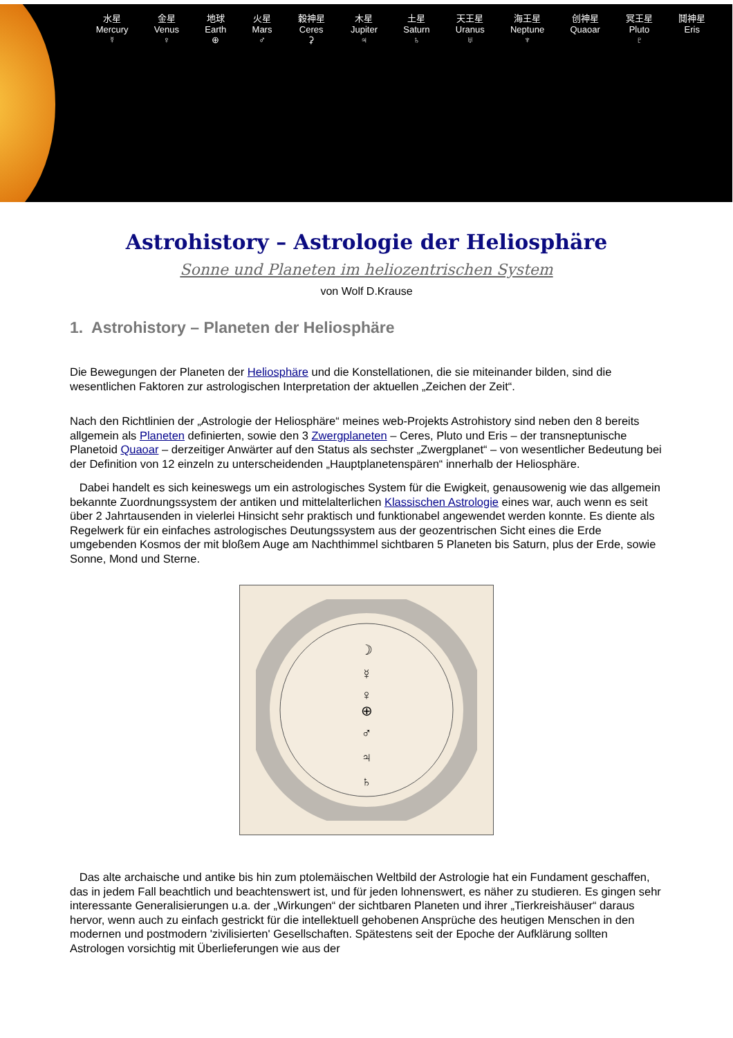水星
Mercury
☿
金星
Venus
♀
地球
Earth
⊕
火星
Mars
♂
穀神星
Ceres
⚳
木星
Jupiter
♃
土星
Saturn
♄
天王星
Uranus
♅
海王星
Neptune
♆
创神星
Quaoar
冥王星
Pluto
♇
鬩神星
Eris
Astrohistory – Astrologie der Heliosphäre
Sonne und Planeten im heliozentrischen System
von Wolf D.Krause
1. Astrohistory – Planeten der Heliosphäre
Die Bewegungen der Planeten der Heliosphäre und die Konstellationen, die sie miteinander bilden, sind die wesentlichen Faktoren zur astrologischen Interpretation der aktuellen „Zeichen der Zeit“.
Nach den Richtlinien der „Astrologie der Heliosphäre“ meines web-Projekts Astrohistory sind neben den 8 bereits allgemein als Planeten definierten, sowie den 3 Zwergplaneten – Ceres, Pluto und Eris – der transneptunische Planetoid Quaoar – derzeitiger Anwärter auf den Status als sechster „Zwergplanet“ – von wesentlicher Bedeutung bei der Definition von 12 einzeln zu unterscheidenden „Hauptplanetenspären“ innerhalb der Heliosphäre.
Dabei handelt es sich keineswegs um ein astrologisches System für die Ewigkeit, genausowenig wie das allgemein bekannte Zuordnungssystem der antiken und mittelalterlichen Klassischen Astrologie eines war, auch wenn es seit über 2 Jahrtausenden in vielerlei Hinsicht sehr praktisch und funktionabel angewendet werden konnte. Es diente als Regelwerk für ein einfaches astrologisches Deutungssystem aus der geozentrischen Sicht eines die Erde umgebenden Kosmos der mit bloßem Auge am Nachthimmel sichtbaren 5 Planeten bis Saturn, plus der Erde, sowie Sonne, Mond und Sterne.
☽
☿
♀
⊕
♂
♃
♄
Das alte archaische und antike bis hin zum ptolemäischen Weltbild der Astrologie hat ein Fundament geschaffen, das in jedem Fall beachtlich und beachtenswert ist, und für jeden lohnenswert, es näher zu studieren. Es gingen sehr interessante Generalisierungen u.a. der „Wirkungen“ der sichtbaren Planeten und ihrer „Tierkreishäuser“ daraus hervor, wenn auch zu einfach gestrickt für die intellektuell gehobenen Ansprüche des heutigen Menschen in den modernen und postmodern 'zivilisierten' Gesellschaften. Spätestens seit der Epoche der Aufklärung sollten Astrologen vorsichtig mit Überlieferungen wie aus der